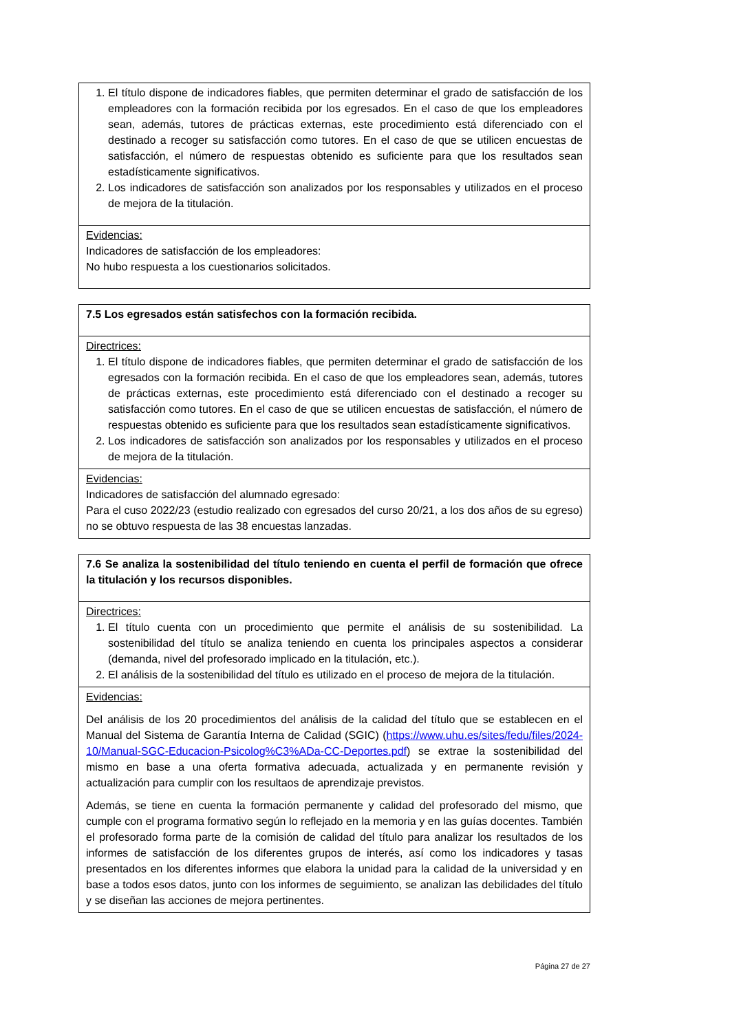| 1. El título dispone de indicadores fiables, que permiten determinar el grado de satisfacción de los empleadores con la formación recibida por los egresados. En el caso de que los empleadores sean, además, tutores de prácticas externas, este procedimiento está diferenciado con el destinado a recoger su satisfacción como tutores. En el caso de que se utilicen encuestas de satisfacción, el número de respuestas obtenido es suficiente para que los resultados sean estadísticamente significativos. 2. Los indicadores de satisfacción son analizados por los responsables y utilizados en el proceso de mejora de la titulación. |
| Evidencias: Indicadores de satisfacción de los empleadores: No hubo respuesta a los cuestionarios solicitados. |
| 7.5 Los egresados están satisfechos con la formación recibida. |
| Directrices: 1. El título dispone de indicadores fiables, que permiten determinar el grado de satisfacción de los egresados con la formación recibida. En el caso de que los empleadores sean, además, tutores de prácticas externas, este procedimiento está diferenciado con el destinado a recoger su satisfacción como tutores. En el caso de que se utilicen encuestas de satisfacción, el número de respuestas obtenido es suficiente para que los resultados sean estadísticamente significativos. 2. Los indicadores de satisfacción son analizados por los responsables y utilizados en el proceso de mejora de la titulación. |
| Evidencias: Indicadores de satisfacción del alumnado egresado: Para el cuso 2022/23 (estudio realizado con egresados del curso 20/21, a los dos años de su egreso) no se obtuvo respuesta de las 38 encuestas lanzadas. |
| 7.6 Se analiza la sostenibilidad del título teniendo en cuenta el perfil de formación que ofrece la titulación y los recursos disponibles. |
| Directrices: 1. El título cuenta con un procedimiento que permite el análisis de su sostenibilidad. La sostenibilidad del título se analiza teniendo en cuenta los principales aspectos a considerar (demanda, nivel del profesorado implicado en la titulación, etc.). 2. El análisis de la sostenibilidad del título es utilizado en el proceso de mejora de la titulación. |
| Evidencias: Del análisis de los 20 procedimientos del análisis de la calidad del título que se establecen en el Manual del Sistema de Garantía Interna de Calidad (SGIC) ( https://www.uhu.es/sites/fedu/files/2024-10/Manual-SGC-Educacion-Psicolog%C3%ADa-CC-Deportes.pdf ) se extrae la sostenibilidad del mismo en base a una oferta formativa adecuada, actualizada y en permanente revisión y actualización para cumplir con los resultaos de aprendizaje previstos. Además, se tiene en cuenta la formación permanente y calidad del profesorado del mismo, que cumple con el programa formativo según lo reflejado en la memoria y en las guías docentes. También el profesorado forma parte de la comisión de calidad del título para analizar los resultados de los informes de satisfacción de los diferentes grupos de interés, así como los indicadores y tasas presentados en los diferentes informes que elabora la unidad para la calidad de la universidad y en base a todos esos datos, junto con los informes de seguimiento, se analizan las debilidades del título y se diseñan las acciones de mejora pertinentes. |
Página 27 de 27